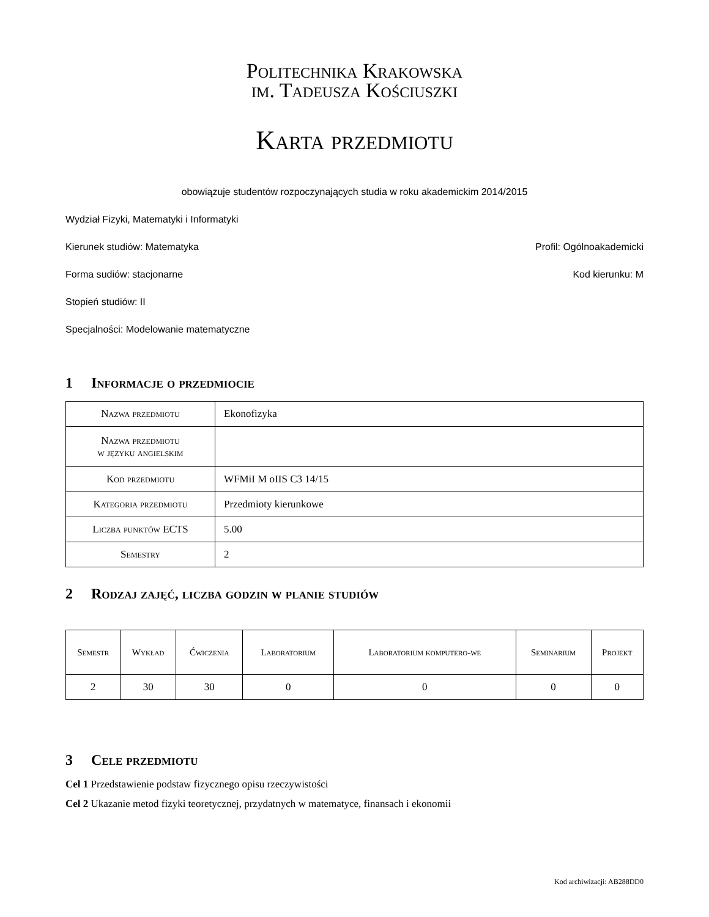Politechnika Krakowska
im. Tadeusza Kościuszki
Karta przedmiotu
obowiązuje studentów rozpoczynających studia w roku akademickim 2014/2015
Wydział Fizyki, Matematyki i Informatyki
Kierunek studiów: Matematyka Profil: Ogólnoakademicki
Forma sudiów: stacjonarne Kod kierunku: M
Stopień studiów: II
Specjalności: Modelowanie matematyczne
1 Informacje o przedmiocie
| Nazwa przedmiotu | Ekonofizyka |
| Nazwa przedmiotu w języku angielskim | |
| Kod przedmiotu | WFMiI M oIIS C3 14/15 |
| Kategoria przedmiotu | Przedmioty kierunkowe |
| Liczba punktów ECTS | 5.00 |
| Semestry | 2 |
2 Rodzaj zajęć, liczba godzin w planie studiów
| Semestr | Wykład | Ćwiczenia | Laboratorium | Laboratorium komputero-we | Seminarium | Projekt |
| --- | --- | --- | --- | --- | --- | --- |
| 2 | 30 | 30 | 0 | 0 | 0 | 0 |
3 Cele przedmiotu
Cel 1 Przedstawienie podstaw fizycznego opisu rzeczywistości
Cel 2 Ukazanie metod fizyki teoretycznej, przydatnych w matematyce, finansach i ekonomii
Kod archiwizacji: AB288DD0